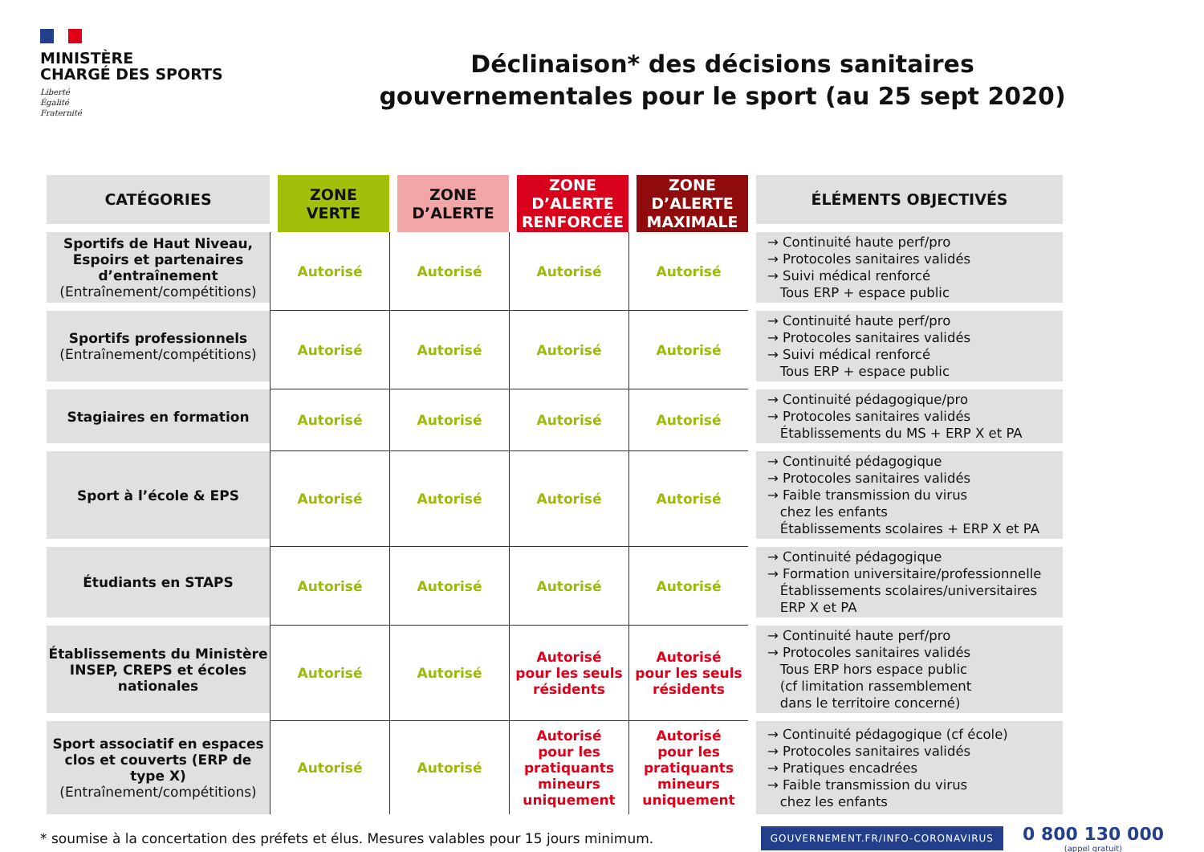MINISTÈRE
CHARGÉ DES SPORTS
Liberté
Égalité
Fraternité
Déclinaison* des décisions sanitaires
gouvernementales pour le sport (au 25 sept 2020)
| CATÉGORIES | ZONE VERTE | ZONE D’ALERTE | ZONE D’ALERTE RENFORCÉE | ZONE D’ALERTE MAXIMALE | ÉLÉMENTS OBJECTIVÉS |
| --- | --- | --- | --- | --- | --- |
| Sportifs de Haut Niveau, Espoirs et partenaires d’entraînement (Entraînement/compétitions) | Autorisé | Autorisé | Autorisé | Autorisé | → Continuité haute perf/pro → Protocoles sanitaires validés → Suivi médical renforcé Tous ERP + espace public |
| Sportifs professionnels (Entraînement/compétitions) | Autorisé | Autorisé | Autorisé | Autorisé | → Continuité haute perf/pro → Protocoles sanitaires validés → Suivi médical renforcé Tous ERP + espace public |
| Stagiaires en formation | Autorisé | Autorisé | Autorisé | Autorisé | → Continuité pédagogique/pro → Protocoles sanitaires validés Établissements du MS + ERP X et PA |
| Sport à l’école & EPS | Autorisé | Autorisé | Autorisé | Autorisé | → Continuité pédagogique → Protocoles sanitaires validés → Faible transmission du virus chez les enfants Établissements scolaires + ERP X et PA |
| Étudiants en STAPS | Autorisé | Autorisé | Autorisé | Autorisé | → Continuité pédagogique → Formation universitaire/professionnelle Établissements scolaires/universitaires ERP X et PA |
| Établissements du Ministère INSEP, CREPS et écoles nationales | Autorisé | Autorisé | Autorisé pour les seuls résidents | Autorisé pour les seuls résidents | → Continuité haute perf/pro → Protocoles sanitaires validés Tous ERP hors espace public (cf limitation rassemblement dans le territoire concerné) |
| Sport associatif en espaces clos et couverts (ERP de type X) (Entraînement/compétitions) | Autorisé | Autorisé | Autorisé pour les pratiquants mineurs uniquement | Autorisé pour les pratiquants mineurs uniquement | → Continuité pédagogique (cf école) → Protocoles sanitaires validés → Pratiques encadrées → Faible transmission du virus chez les enfants |
* soumise à la concertation des préfets et élus. Mesures valables pour 15 jours minimum. GOUVERNEMENT.FR/INFO-CORONAVIRUS
0 800 130 000
(appel gratuit)